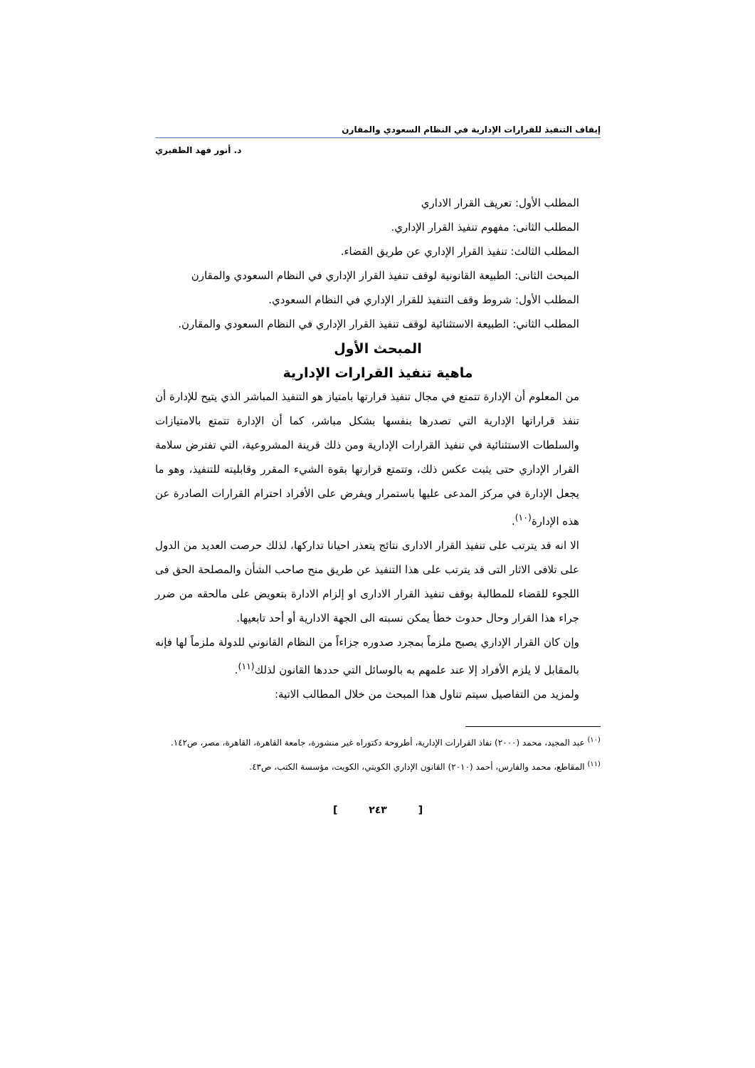إيقاف التنفيذ للقرارات الإدارية في النظام السعودي والمقارن
د. أنور فهد الظفيري
المطلب الأول: تعريف القرار الاداري
المطلب الثانى: مفهوم تنفيذ القرار الإداري.
المطلب الثالث: تنفيذ القرار الإداري عن طريق القضاء.
المبحث الثانى: الطبيعة القانونية لوقف تنفيذ القرار الإداري في النظام السعودي والمقارن
المطلب الأول: شروط وقف التنفيذ للقرار الإداري في النظام السعودي.
المطلب الثاني: الطبيعة الاستثنائية لوقف تنفيذ القرار الإداري في النظام السعودي والمقارن.
المبحث الأول
ماهية تنفيذ القرارات الإدارية
من المعلوم أن الإدارة تتمتع في مجال تنفيذ قرارتها بامتياز هو التنفيذ المباشر الذي يتيح للإدارة أن تنفذ قراراتها الإدارية التي تصدرها بنفسها بشكل مباشر، كما أن الإدارة تتمتع بالامتيازات والسلطات الاستثنائية في تنفيذ القرارات الإدارية ومن ذلك قرينة المشروعية، التي تفترض سلامة القرار الإداري حتى يثبت عكس ذلك، وتتمتع قرارتها بقوة الشيء المقرر وقابليته للتنفيذ، وهو ما يجعل الإدارة في مركز المدعى عليها باستمرار ويفرض على الأفراد احترام القرارات الصادرة عن هذه الإدارة<sup>(١٠)</sup>.
الا انه قد يترتب على تنفيذ القرار الادارى نتائج يتعذر احيانا تداركها، لذلك حرصت العديد من الدول على تلافى الاثار التى قد يترتب على هذا التنفيذ عن طريق منح صاحب الشأن والمصلحة الحق فى اللجوء للقضاء للمطالبة بوقف تنفيذ القرار الادارى او إلزام الادارة بتعويض على مالحقه من ضرر جراء هذا القرار وحال حدوث خطأ يمكن نسبته الى الجهة الادارية أو أحد تابعيها.
وإن كان القرار الإداري يصبح ملزماً بمجرد صدوره جزاءاً من النظام القانوني للدولة ملزماً لها فإنه بالمقابل لا يلزم الأفراد إلا عند علمهم به بالوسائل التي حددها القانون لذلك<sup>(١١)</sup>.
ولمزيد من التفاصيل سيتم تناول هذا المبحث من خلال المطالب الاتية:
<sup>(١٠)</sup> عبد المجيد، محمد (٢٠٠٠) نفاذ القرارات الإدارية، أطروحة دكتوراه غير منشورة، جامعة القاهرة، القاهرة، مصر، ص١٤٢.
<sup>(١١)</sup> المقاطع، محمد والفارس، أحمد (٢٠١٠) القانون الإداري الكويتي، الكويت، مؤسسة الكتب، ص٤٣.
[ ٢٤٣ ]